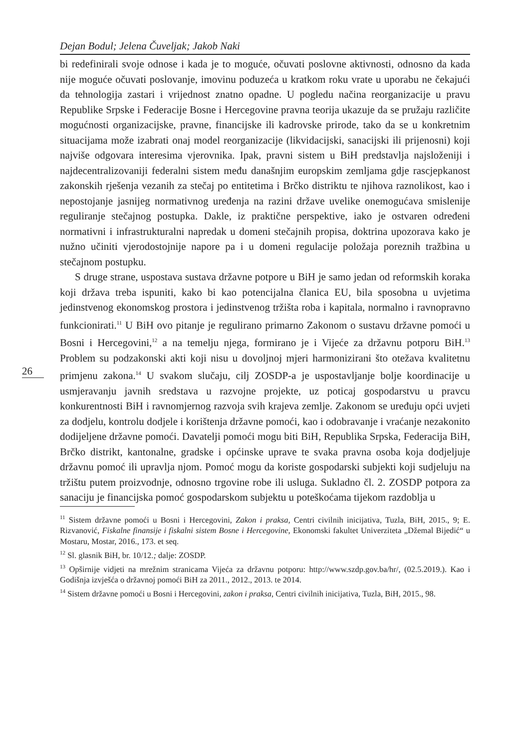Dejan Bodul; Jelena Čuveljak; Jakob Naki
26
bi redefinirali svoje odnose i kada je to moguće, očuvati poslovne aktivnosti, odnosno da kada nije moguće očuvati poslovanje, imovinu poduzeća u kratkom roku vrate u uporabu ne čekajući da tehnologija zastari i vrijednost znatno opadne. U pogledu načina reorganizacije u pravu Republike Srpske i Federacije Bosne i Hercegovine pravna teorija ukazuje da se pružaju različite mogućnosti organizacijske, pravne, financijske ili kadrovske prirode, tako da se u konkretnim situacijama može izabrati onaj model reorganizacije (likvidacijski, sanacijski ili prijenosni) koji najviše odgovara interesima vjerovnika. Ipak, pravni sistem u BiH predstavlja najsloženiji i najdecentralizovaniji federalni sistem među današnjim europskim zemljama gdje rascjepkanost zakonskih rješenja vezanih za stečaj po entitetima i Brčko distriktu te njihova raznolikost, kao i nepostojanje jasnijeg normativnog uređenja na razini države uvelike onemogućava smislenije reguliranje stečajnog postupka. Dakle, iz praktične perspektive, iako je ostvaren određeni normativni i infrastrukturalni napredak u domeni stečajnih propisa, doktrina upozorava kako je nužno učiniti vjerodostojnije napore pa i u domeni regulacije položaja poreznih tražbina u stečajnom postupku.
S druge strane, uspostava sustava državne potpore u BiH je samo jedan od reformskih koraka koji država treba ispuniti, kako bi kao potencijalna članica EU, bila sposobna u uvjetima jedinstvenog ekonomskog prostora i jedinstvenog tržišta roba i kapitala, normalno i ravnopravno funkcionirati.<sup>11</sup> U BiH ovo pitanje je regulirano primarno Zakonom o sustavu državne pomoći u Bosni i Hercegovini,<sup>12</sup> a na temelju njega, formirano je i Vijeće za državnu potporu BiH.<sup>13</sup> Problem su podzakonski akti koji nisu u dovoljnoj mjeri harmonizirani što otežava kvalitetnu primjenu zakona.<sup>14</sup> U svakom slučaju, cilj ZOSDP-a je uspostavljanje bolje koordinacije u usmjeravanju javnih sredstava u razvojne projekte, uz poticaj gospodarstvu u pravcu konkurentnosti BiH i ravnomjernog razvoja svih krajeva zemlje. Zakonom se uređuju opći uvjeti za dodjelu, kontrolu dodjele i korištenja državne pomoći, kao i odobravanje i vraćanje nezakonito dodijeljene državne pomoći. Davatelji pomoći mogu biti BiH, Republika Srpska, Federacija BiH, Brčko distrikt, kantonalne, gradske i općinske uprave te svaka pravna osoba koja dodjeljuje državnu pomoć ili upravlja njom. Pomoć mogu da koriste gospodarski subjekti koji sudjeluju na tržištu putem proizvodnje, odnosno trgovine robe ili usluga. Sukladno čl. 2. ZOSDP potpora za sanaciju je financijska pomoć gospodarskom subjektu u poteškoćama tijekom razdoblja u
<sup>11</sup> Sistem državne pomoći u Bosni i Hercegovini, Zakon i praksa, Centri civilnih inicijativa, Tuzla, BiH, 2015., 9; E. Rizvanović, Fiskalne finansije i fiskalni sistem Bosne i Hercegovine, Ekonomski fakultet Univerziteta „Džemal Bijedić“ u Mostaru, Mostar, 2016., 173. et seq.
<sup>12</sup> Sl. glasnik BiH, br. 10/12.; dalje: ZOSDP.
<sup>13</sup> Opširnije vidjeti na mrežnim stranicama Vijeća za državnu potporu: http://www.szdp.gov.ba/hr/, (02.5.2019.). Kao i Godišnja izvješća o državnoj pomoći BiH za 2011., 2012., 2013. te 2014.
<sup>14</sup> Sistem državne pomoći u Bosni i Hercegovini, zakon i praksa, Centri civilnih inicijativa, Tuzla, BiH, 2015., 98.